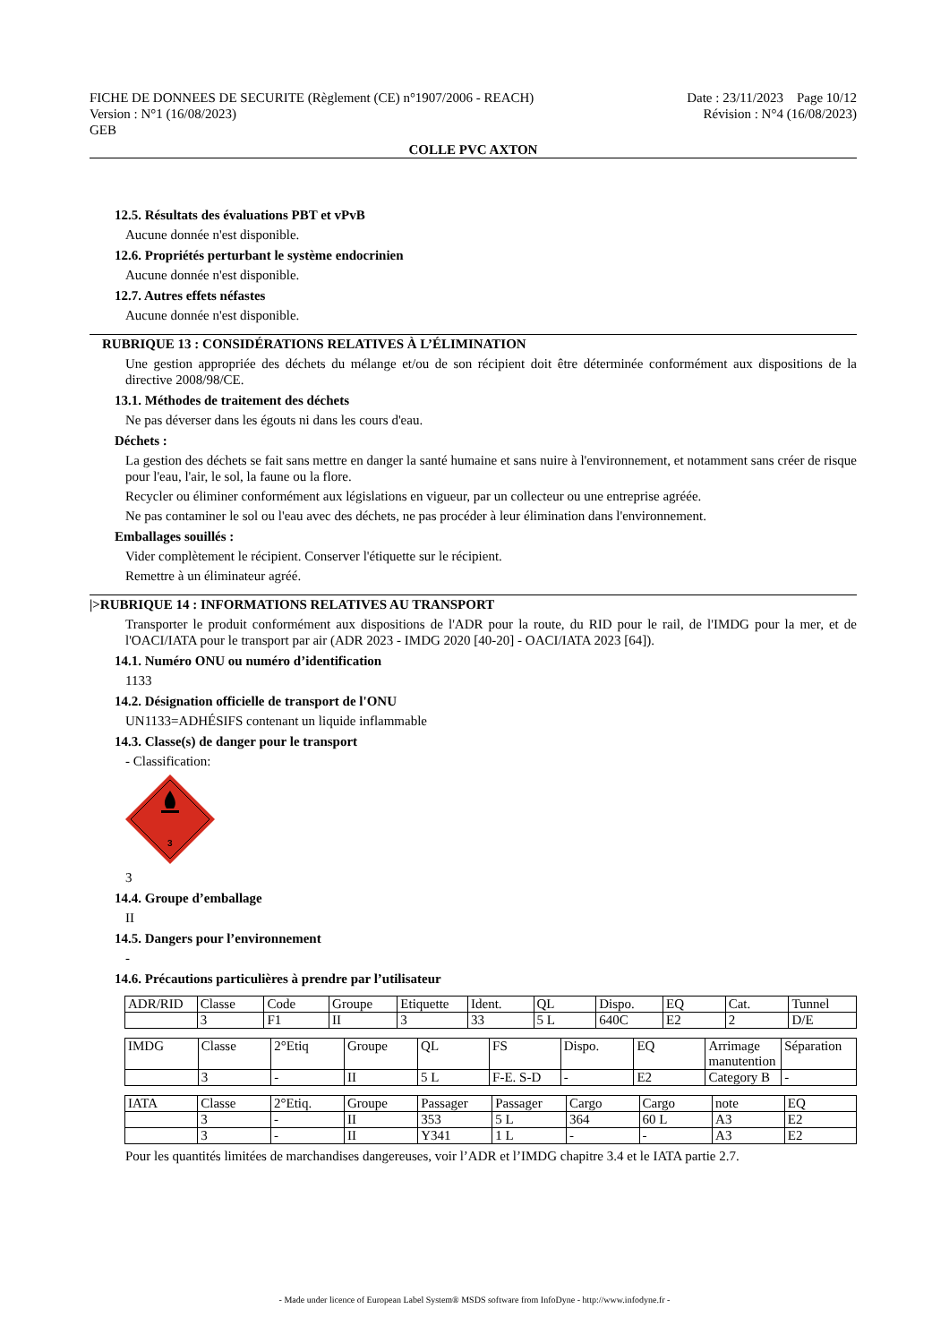Date : 23/11/2023 Page 10/12
Révision : N°4 (16/08/2023)
FICHE DE DONNEES DE SECURITE (Règlement (CE) n°1907/2006 - REACH)
Version : N°1 (16/08/2023)
GEB
COLLE PVC AXTON
12.5. Résultats des évaluations PBT et vPvB
Aucune donnée n'est disponible.
12.6. Propriétés perturbant le système endocrinien
Aucune donnée n'est disponible.
12.7. Autres effets néfastes
Aucune donnée n'est disponible.
RUBRIQUE 13 : CONSIDÉRATIONS RELATIVES À L’ÉLIMINATION
Une gestion appropriée des déchets du mélange et/ou de son récipient doit être déterminée conformément aux dispositions de la directive 2008/98/CE.
13.1. Méthodes de traitement des déchets
Ne pas déverser dans les égouts ni dans les cours d'eau.
Déchets :
La gestion des déchets se fait sans mettre en danger la santé humaine et sans nuire à l'environnement, et notamment sans créer de risque pour l'eau, l'air, le sol, la faune ou la flore.
Recycler ou éliminer conformément aux législations en vigueur, par un collecteur ou une entreprise agréée.
Ne pas contaminer le sol ou l'eau avec des déchets, ne pas procéder à leur élimination dans l'environnement.
Emballages souillés :
Vider complètement le récipient. Conserver l'étiquette sur le récipient.
Remettre à un éliminateur agréé.
|>RUBRIQUE 14 : INFORMATIONS RELATIVES AU TRANSPORT
Transporter le produit conformément aux dispositions de l'ADR pour la route, du RID pour le rail, de l'IMDG pour la mer, et de l'OACI/IATA pour le transport par air (ADR 2023 - IMDG 2020 [40-20] - OACI/IATA 2023 [64]).
14.1. Numéro ONU ou numéro d’identification
1133
14.2. Désignation officielle de transport de l'ONU
UN1133=ADHÉSIFS contenant un liquide inflammable
14.3. Classe(s) de danger pour le transport
- Classification:
3
3
14.4. Groupe d’emballage
II
14.5. Dangers pour l’environnement
-
14.6. Précautions particulières à prendre par l’utilisateur
| ADR/RID | Classe | Code | Groupe | Etiquette | Ident. | QL | Dispo. | EQ | Cat. | Tunnel |
| | 3 | F1 | II | 3 | 33 | 5 L | 640C | E2 | 2 | D/E |
| IMDG | Classe | 2°Etiq | Groupe | QL | FS | Dispo. | EQ | Arrimage manutention | Séparation |
| | 3 | - | II | 5 L | F-E. S-D | - | E2 | Category B | - |
| IATA | Classe | 2°Etiq. | Groupe | Passager | Passager | Cargo | Cargo | note | EQ |
| | 3 | - | II | 353 | 5 L | 364 | 60 L | A3 | E2 |
| | 3 | - | II | Y341 | 1 L | - | - | A3 | E2 |
Pour les quantités limitées de marchandises dangereuses, voir l’ADR et l’IMDG chapitre 3.4 et le IATA partie 2.7.
- Made under licence of European Label System® MSDS software from InfoDyne - http://www.infodyne.fr -